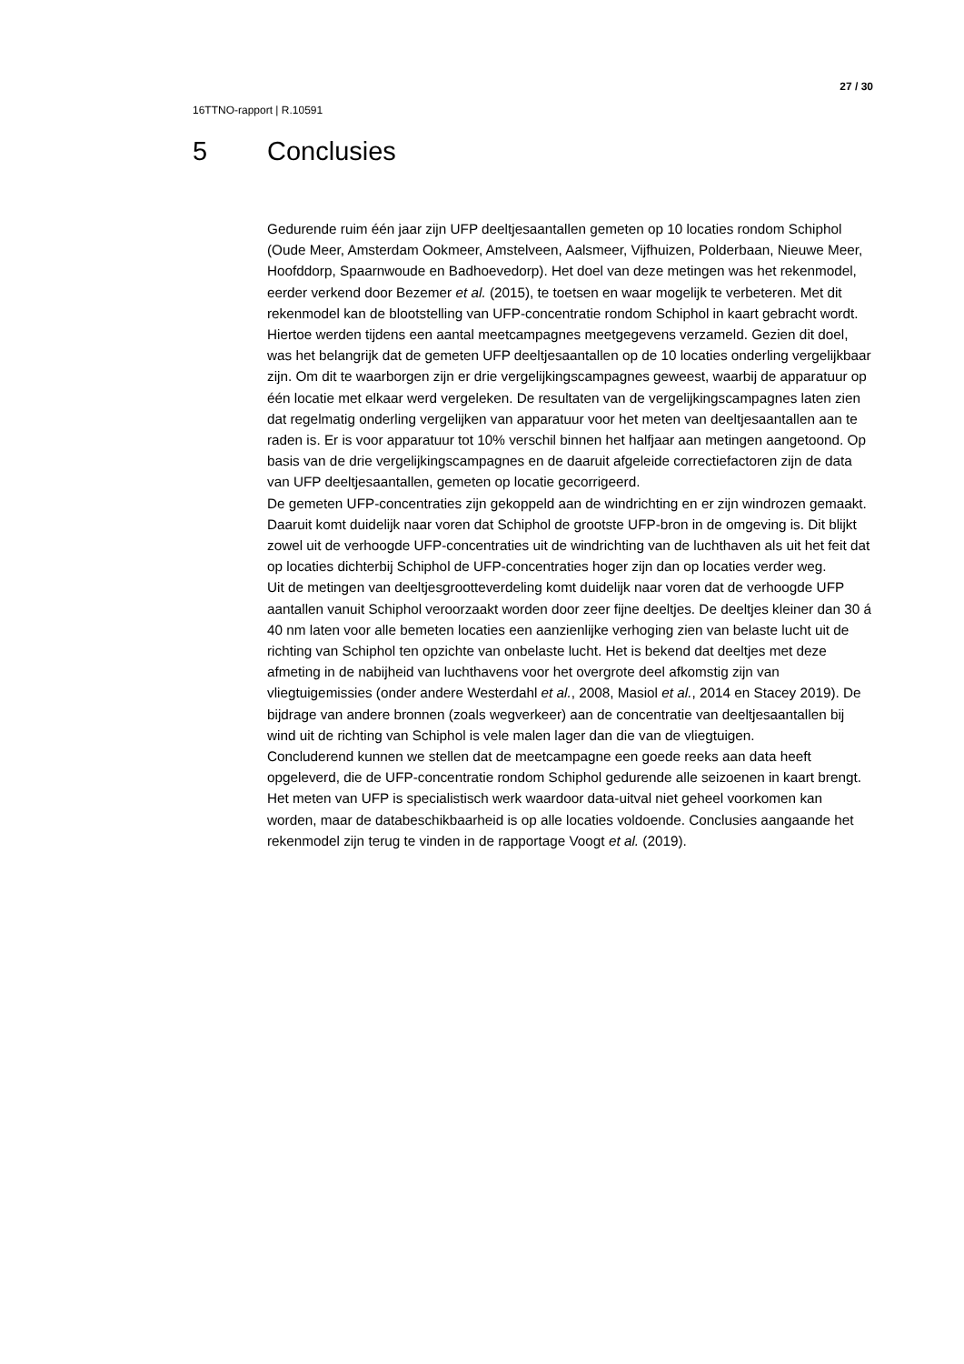27 / 30
16TTNO-rapport | R.10591
5 Conclusies
Gedurende ruim één jaar zijn UFP deeltjesaantallen gemeten op 10 locaties rondom Schiphol (Oude Meer, Amsterdam Ookmeer, Amstelveen, Aalsmeer, Vijfhuizen, Polderbaan, Nieuwe Meer, Hoofddorp, Spaarnwoude en Badhoevedorp). Het doel van deze metingen was het rekenmodel, eerder verkend door Bezemer et al. (2015), te toetsen en waar mogelijk te verbeteren. Met dit rekenmodel kan de blootstelling van UFP-concentratie rondom Schiphol in kaart gebracht wordt. Hiertoe werden tijdens een aantal meetcampagnes meetgegevens verzameld. Gezien dit doel, was het belangrijk dat de gemeten UFP deeltjesaantallen op de 10 locaties onderling vergelijkbaar zijn. Om dit te waarborgen zijn er drie vergelijkingscampagnes geweest, waarbij de apparatuur op één locatie met elkaar werd vergeleken. De resultaten van de vergelijkingscampagnes laten zien dat regelmatig onderling vergelijken van apparatuur voor het meten van deeltjesaantallen aan te raden is. Er is voor apparatuur tot 10% verschil binnen het halfjaar aan metingen aangetoond. Op basis van de drie vergelijkingscampagnes en de daaruit afgeleide correctiefactoren zijn de data van UFP deeltjesaantallen, gemeten op locatie gecorrigeerd.
De gemeten UFP-concentraties zijn gekoppeld aan de windrichting en er zijn windrozen gemaakt. Daaruit komt duidelijk naar voren dat Schiphol de grootste UFP-bron in de omgeving is. Dit blijkt zowel uit de verhoogde UFP-concentraties uit de windrichting van de luchthaven als uit het feit dat op locaties dichterbij Schiphol de UFP-concentraties hoger zijn dan op locaties verder weg.
Uit de metingen van deeltjesgrootteverdeling komt duidelijk naar voren dat de verhoogde UFP aantallen vanuit Schiphol veroorzaakt worden door zeer fijne deeltjes. De deeltjes kleiner dan 30 á 40 nm laten voor alle bemeten locaties een aanzienlijke verhoging zien van belaste lucht uit de richting van Schiphol ten opzichte van onbelaste lucht. Het is bekend dat deeltjes met deze afmeting in de nabijheid van luchthavens voor het overgrote deel afkomstig zijn van vliegtuigemissies (onder andere Westerdahl et al., 2008, Masiol et al., 2014 en Stacey 2019). De bijdrage van andere bronnen (zoals wegverkeer) aan de concentratie van deeltjesaantallen bij wind uit de richting van Schiphol is vele malen lager dan die van de vliegtuigen.
Concluderend kunnen we stellen dat de meetcampagne een goede reeks aan data heeft opgeleverd, die de UFP-concentratie rondom Schiphol gedurende alle seizoenen in kaart brengt. Het meten van UFP is specialistisch werk waardoor data-uitval niet geheel voorkomen kan worden, maar de databeschikbaarheid is op alle locaties voldoende. Conclusies aangaande het rekenmodel zijn terug te vinden in de rapportage Voogt et al. (2019).